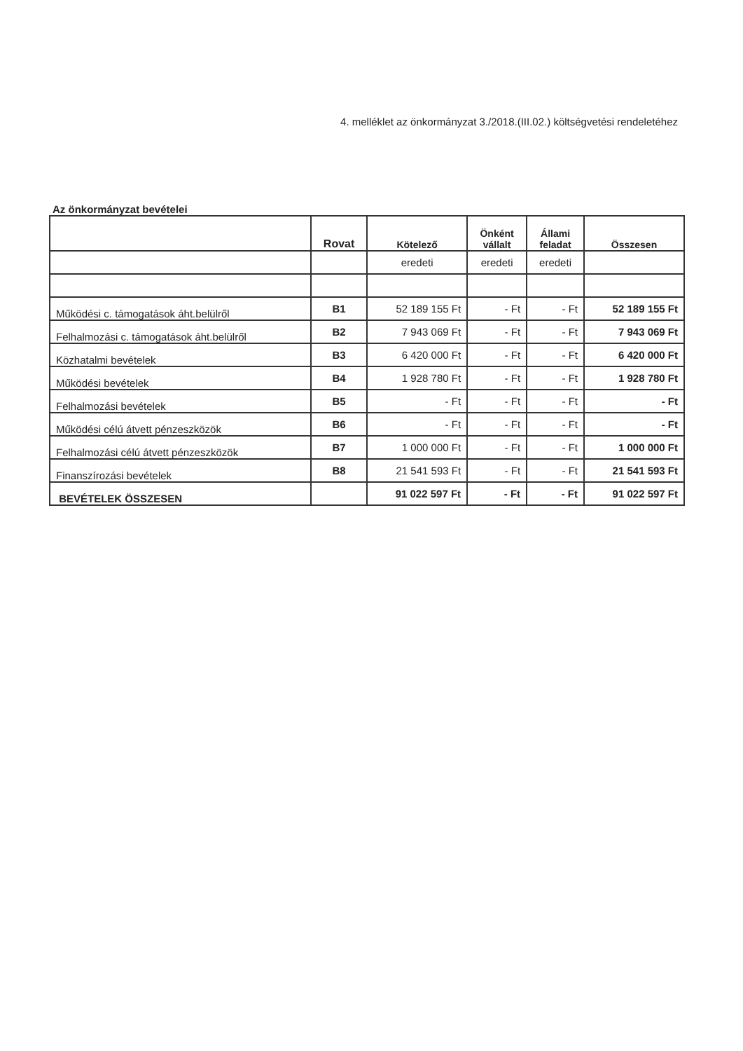4. melléklet az önkormányzat 3./2018.(III.02.) költségvetési rendeletéhez
Az önkormányzat bevételei
| | Rovat | Kötelező | Önként vállalt | Állami feladat | Összesen |
| --- | --- | --- | --- | --- | --- |
| | | eredeti | eredeti | eredeti | |
| Működési c. támogatások áht.belülről | B1 | 52 189 155 Ft | - Ft | - Ft | 52 189 155 Ft |
| Felhalmozási c. támogatások áht.belülről | B2 | 7 943 069 Ft | - Ft | - Ft | 7 943 069 Ft |
| Közhatalmi bevételek | B3 | 6 420 000 Ft | - Ft | - Ft | 6 420 000 Ft |
| Működési bevételek | B4 | 1 928 780 Ft | - Ft | - Ft | 1 928 780 Ft |
| Felhalmozási bevételek | B5 | - Ft | - Ft | - Ft | - Ft |
| Működési célú átvett pénzeszközök | B6 | - Ft | - Ft | - Ft | - Ft |
| Felhalmozási célú átvett pénzeszközök | B7 | 1 000 000 Ft | - Ft | - Ft | 1 000 000 Ft |
| Finanszírozási bevételek | B8 | 21 541 593 Ft | - Ft | - Ft | 21 541 593 Ft |
| BEVÉTELEK ÖSSZESEN | | 91 022 597 Ft | - Ft | - Ft | 91 022 597 Ft |